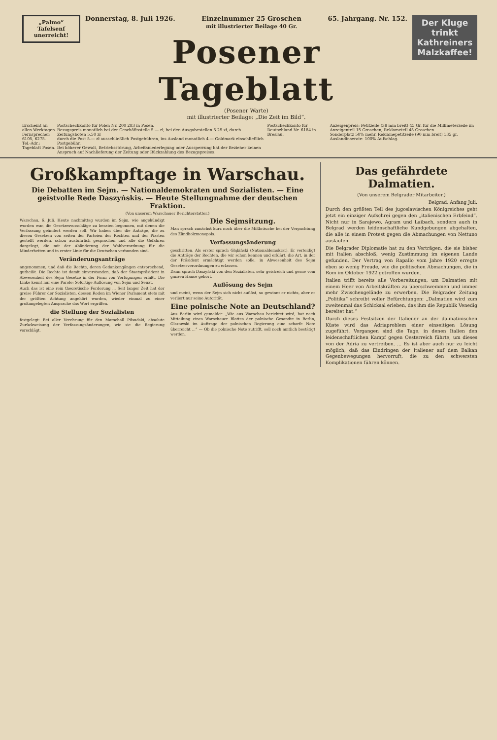„Palmo“
Tafelsenf unerreicht!
Donnerstag, 8. Juli 1926. Einzelnummer 25 Groschen
mit illustrierter Beilage 40 Gr. 65. Jahrgang. Nr. 152.
Posener Tageblatt
(Posener Warte)
mit illustrierter Beilage: „Die Zeit im Bild“.
Der Kluge trinkt Kathreiners Malzkaffee!
Erscheint an allen Werktagen.
Fernsprecher: 6105, 6275.
Tel.-Adr.: Tageblatt Posen. Postscheckkonto für Polen Nr. 200 283 in Posen.
Bezugspreis monatlich bei der Geschäftsstelle 5.— zł, bei den Ausgabestellen 5.25 zł, durch Zeitungsboten 5.50 zł
durch die Post 5.— zł ausschließlich Postgebühren, ins Ausland monatlich 4.— Goldmark einschließlich Postgebühr.
Bei höherer Gewalt, Betriebsstörung, Arbeitsniederlegung oder Aussperrung hat der Bezieher keinen Anspruch auf Nachlieferung der Zeitung oder Rückzahlung des Bezugspreises. Postscheckkonto für Deutschland Nr. 6184 in Breslau. Anzeigenpreis: Petitzeile (38 mm breit) 45 Gr. für die Millimeterzeile im Anzeigenteil 15 Groschen, Reklameteil 45 Groschen.
Sonderplatz 50% mehr. Reklamepetitzeile (90 mm breit) 135 gr. Auslandinserate: 100% Aufschlag.
Großkampftage in Warschau.
Die Debatten im Sejm. — Nationaldemokraten und Sozialisten. — Eine geistvolle Rede Daszyńskis. — Heute Stellungnahme der deutschen Fraktion.
(Von unserem Warschauer Berichterstatter.)
Warschau, 6. Juli. Heute nachmittag wurden im Sejm, wie angekündigt worden war, die Gesetzesvorschläge zu beraten begonnen, mit denen die Verfassung geändert werden soll. Wir haben über die Anträge, die zu diesen Gesetzen von seiten der Parteien der Rechten und der Piasten gestellt werden, schon ausführlich gesprochen und alle die Gefahren dargelegt, die mit der Abänderung der Wahlverordnung für die Minderheiten und in erster Linie für die Deutschen verbunden sind.
Veränderungsanträge
angenommen, und daß die Rechte, deren Gedankengängen entsprechend, gutheißt. Die Rechte ist damit einverstanden, daß der Staatspräsident in Abwesenheit des Sejm Gesetze in der Form von Verfügungen erläßt. Die Linke kennt nur eine Parole: Sofortige Auflösung von Sejm und Senat.
Auch das ist eine rein theoretische Forderung ... Seit langer Zeit hat der greise Führer der Sozialisten, dessen Reden im Wiener Parlament stets mit der größten Achtung angehört wurden, wieder einmal zu einer großangelegten Ansprache das Wort ergriffen.
die Stellung der Sozialisten
festgelegt: Bei aller Verehrung für den Marschall Piłsudski, absolute Zurückweisung der Verfassungsänderungen, wie sie die Regierung vorschlägt.
Die Sejmsitzung.
Man sprach zunächst kurz noch über die Mißbräuche bei der Verpachtung des Zündholzmonopols.
Verfassungsänderung
geschritten. Als erster sprach Głąbiński (Nationaldemokrat). Er verteidigt die Anträge der Rechten, die wir schon kennen und erklärt, die Art, in der der Präsident ermächtigt werden solle, in Abwesenheit des Sejm Gesetzesverordnungen zu erlassen.
Dann sprach Daszyński von den Sozialisten, sehr geistreich und gerne vom ganzen Hause gehört.
Auflösung des Sejm
und meint, wenn der Sejm sich nicht auflöst, so gewinnt er nichts, aber er verliert nur seine Autorität.
Eine polnische Note an Deutschland?
Aus Berlin wird gemeldet: „Wie aus Warschau berichtet wird, hat nach Mitteilung eines Warschauer Blattes der polnische Gesandte in Berlin, Olszowski im Auftrage der polnischen Regierung eine scharfe Note überreicht ...“ — Ob die polnische Note zutrifft, soll noch amtlich bestätigt werden.
Das gefährdete Dalmatien.
(Von unserem Belgrader Mitarbeiter.)
Belgrad, Anfang Juli.
Durch den größten Teil des jugoslawischen Königreiches geht jetzt ein einziger Aufschrei gegen den „italienischen Erbfeind“. Nicht nur in Sarajewo, Agram und Laibach, sondern auch in Belgrad werden leidenschaftliche Kundgebungen abgehalten, die alle in einem Protest gegen die Abmachungen von Nettuno auslaufen.
Die Belgrader Diplomatie hat zu den Verträgen, die sie bisher mit Italien abschloß, wenig Zustimmung im eigenen Lande gefunden. Der Vertrag von Rapallo vom Jahre 1920 erregte eben so wenig Freude, wie die politischen Abmachungen, die in Rom im Oktober 1922 getroffen wurden.
Italien trifft bereits alle Vorbereitungen, um Dalmatien mit einem Heer von Arbeitskräften zu überschwemmen und immer mehr Zwischengelände zu erwerben. Die Belgrader Zeitung „Politika“ schreibt voller Befürchtungen: „Dalmatien wird zum zweitenmal das Schicksal erleben, das ihm die Republik Venedig bereitet hat.“
Durch dieses Festsitzen der Italiener an der dalmatinischen Küste wird das Adriaproblem einer einseitigen Lösung zugeführt. Vergangen sind die Tage, in denen Italien den leidenschaftlichen Kampf gegen Oesterreich führte, um dieses von der Adria zu vertreiben. ... Es ist aber auch nur zu leicht möglich, daß das Eindringen der Italiener auf dem Balkan Gegenbewegungen hervorruft, die zu den schwersten Komplikationen führen können.